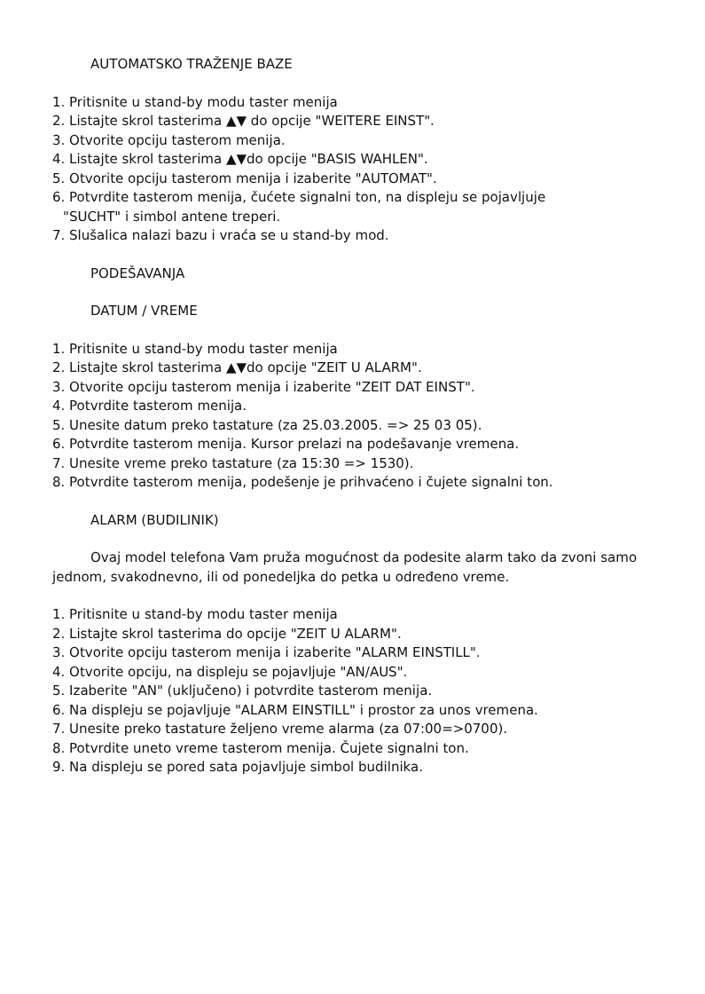AUTOMATSKO TRAŽENJE BAZE
1. Pritisnite u stand-by modu taster menija
2. Listajte skrol tasterima ▲▼ do opcije "WEITERE EINST".
3. Otvorite opciju tasterom menija.
4. Listajte skrol tasterima ▲▼do opcije "BASIS WAHLEN".
5. Otvorite opciju tasterom menija i izaberite "AUTOMAT".
6. Potvrdite tasterom menija, čućete signalni ton, na displeju se pojavljuje
"SUCHT" i simbol antene treperi.
7. Slušalica nalazi bazu i vraća se u stand-by mod.
PODEŠAVANJA
DATUM / VREME
1. Pritisnite u stand-by modu taster menija
2. Listajte skrol tasterima ▲▼do opcije "ZEIT U ALARM".
3. Otvorite opciju tasterom menija i izaberite "ZEIT DAT EINST".
4. Potvrdite tasterom menija.
5. Unesite datum preko tastature (za 25.03.2005. => 25 03 05).
6. Potvrdite tasterom menija. Kursor prelazi na podešavanje vremena.
7. Unesite vreme preko tastature (za 15:30 => 1530).
8. Potvrdite tasterom menija, podešenje je prihvaćeno i čujete signalni ton.
ALARM (BUDILINIK)
Ovaj model telefona Vam pruža mogućnost da podesite alarm tako da zvoni samo jednom, svakodnevno, ili od ponedeljka do petka u određeno vreme.
1. Pritisnite u stand-by modu taster menija
2. Listajte skrol tasterima do opcije "ZEIT U ALARM".
3. Otvorite opciju tasterom menija i izaberite "ALARM EINSTILL".
4. Otvorite opciju, na displeju se pojavljuje "AN/AUS".
5. Izaberite "AN" (uključeno) i potvrdite tasterom menija.
6. Na displeju se pojavljuje "ALARM EINSTILL" i prostor za unos vremena.
7. Unesite preko tastature željeno vreme alarma (za 07:00=>0700).
8. Potvrdite uneto vreme tasterom menija. Čujete signalni ton.
9. Na displeju se pored sata pojavljuje simbol budilnika.